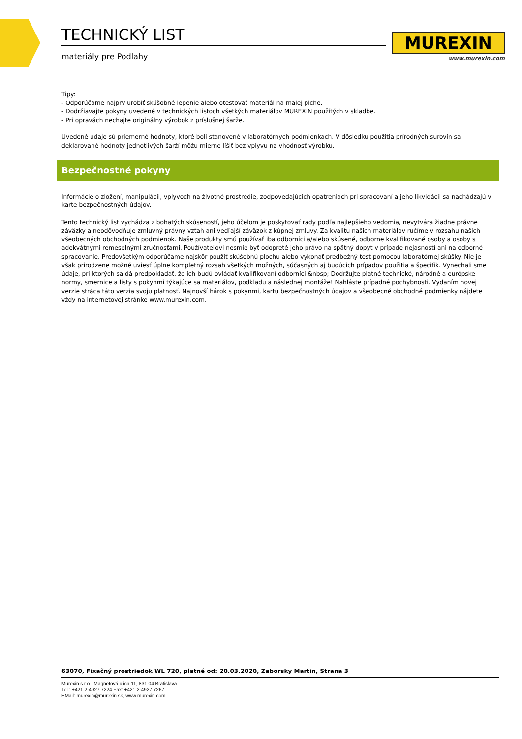TECHNICKÝ LIST
materiály pre Podlahy
MUREXIN
www.murexin.com
Tipy:
- Odporúčame najprv urobiť skúšobné lepenie alebo otestovať materiál na malej plche.
- Dodržiavajte pokyny uvedené v technických listoch všetkých materiálov MUREXIN použítých v skladbe.
- Pri opravách nechajte originálny výrobok z príslušnej šarže.
Uvedené údaje sú priemerné hodnoty, ktoré boli stanovené v laboratórnych podmienkach. V dôsledku použitia prírodných surovín sa deklarované hodnoty jednotlivých šarží môžu mierne líšiť bez vplyvu na vhodnosť výrobku.
Bezpečnostné pokyny
Informácie o zložení, manipulácii, vplyvoch na životné prostredie, zodpovedajúcich opatreniach pri spracovaní a jeho likvidácii sa nachádzajú v karte bezpečnostných údajov.
Tento technický list vychádza z bohatých skúseností, jeho účelom je poskytovať rady podľa najlepšieho vedomia, nevytvára žiadne právne záväzky a neodôvodňuje zmluvný právny vzťah ani vedľajší záväzok z kúpnej zmluvy. Za kvalitu našich materiálov ručíme v rozsahu našich všeobecných obchodných podmienok. Naše produkty smú používať iba odborníci a/alebo skúsené, odborne kvalifikované osoby a osoby s adekvátnymi remeselnými zručnosťami. Používateľovi nesmie byť odopreté jeho právo na spätný dopyt v prípade nejasností ani na odborné spracovanie. Predovšetkým odporúčame najskôr použiť skúšobnú plochu alebo vykonať predbežný test pomocou laboratórnej skúšky. Nie je však prirodzene možné uviesť úplne kompletný rozsah všetkých možných, súčasných aj budúcich prípadov použitia a špecifík. Vynechali sme údaje, pri ktorých sa dá predpokladať, že ich budú ovládať kvalifikovaní odborníci.&nbsp; Dodržujte platné technické, národné a európske normy, smernice a listy s pokynmi týkajúce sa materiálov, podkladu a následnej montáže! Nahláste prípadné pochybnosti. Vydaním novej verzie stráca táto verzia svoju platnosť. Najnovší hárok s pokynmi, kartu bezpečnostných údajov a všeobecné obchodné podmienky nájdete vždy na internetovej stránke www.murexin.com.
63070, Fixačný prostriedok WL 720, platné od: 20.03.2020, Zaborsky Martin, Strana 3
Murexin s.r.o., Magnetová ulica 11, 831 04 Bratislava
Tel.: +421 2-4927 7224 Fax: +421 2-4927 7267
EMail: murexin@murexin.sk, www.murexin.com